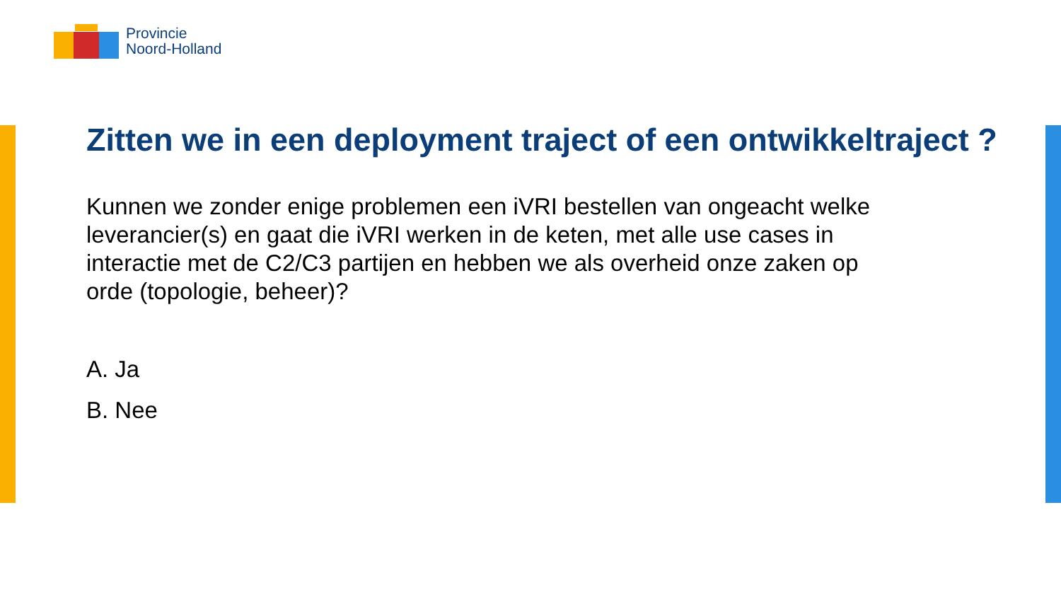Provincie
Noord-Holland
Zitten we in een deployment traject of een ontwikkeltraject ?
Kunnen we zonder enige problemen een iVRI bestellen van ongeacht welke leverancier(s) en gaat die iVRI werken in de keten, met alle use cases in interactie met de C2/C3 partijen en hebben we als overheid onze zaken op orde (topologie, beheer)?
A. Ja
B. Nee